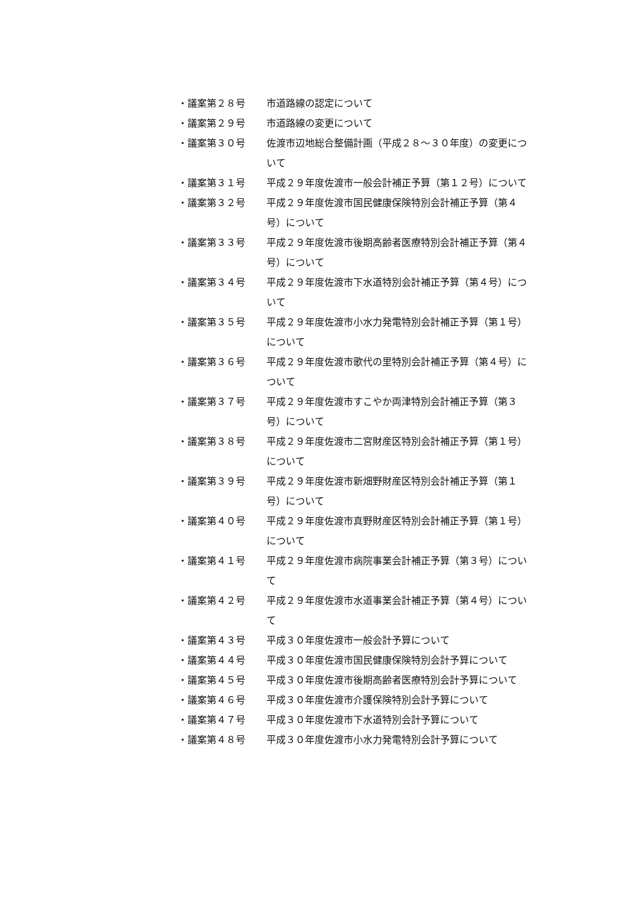・議案第２８号 市道路線の認定について
・議案第２９号 市道路線の変更について
・議案第３０号 佐渡市辺地総合整備計画（平成２８～３０年度）の変更について
・議案第３１号 平成２９年度佐渡市一般会計補正予算（第１２号）について
・議案第３２号 平成２９年度佐渡市国民健康保険特別会計補正予算（第４号）について
・議案第３３号 平成２９年度佐渡市後期高齢者医療特別会計補正予算（第４号）について
・議案第３４号 平成２９年度佐渡市下水道特別会計補正予算（第４号）について
・議案第３５号 平成２９年度佐渡市小水力発電特別会計補正予算（第１号）について
・議案第３６号 平成２９年度佐渡市歌代の里特別会計補正予算（第４号）について
・議案第３７号 平成２９年度佐渡市すこやか両津特別会計補正予算（第３号）について
・議案第３８号 平成２９年度佐渡市二宮財産区特別会計補正予算（第１号）について
・議案第３９号 平成２９年度佐渡市新畑野財産区特別会計補正予算（第１号）について
・議案第４０号 平成２９年度佐渡市真野財産区特別会計補正予算（第１号）について
・議案第４１号 平成２９年度佐渡市病院事業会計補正予算（第３号）について
・議案第４２号 平成２９年度佐渡市水道事業会計補正予算（第４号）について
・議案第４３号 平成３０年度佐渡市一般会計予算について
・議案第４４号 平成３０年度佐渡市国民健康保険特別会計予算について
・議案第４５号 平成３０年度佐渡市後期高齢者医療特別会計予算について
・議案第４６号 平成３０年度佐渡市介護保険特別会計予算について
・議案第４７号 平成３０年度佐渡市下水道特別会計予算について
・議案第４８号 平成３０年度佐渡市小水力発電特別会計予算について